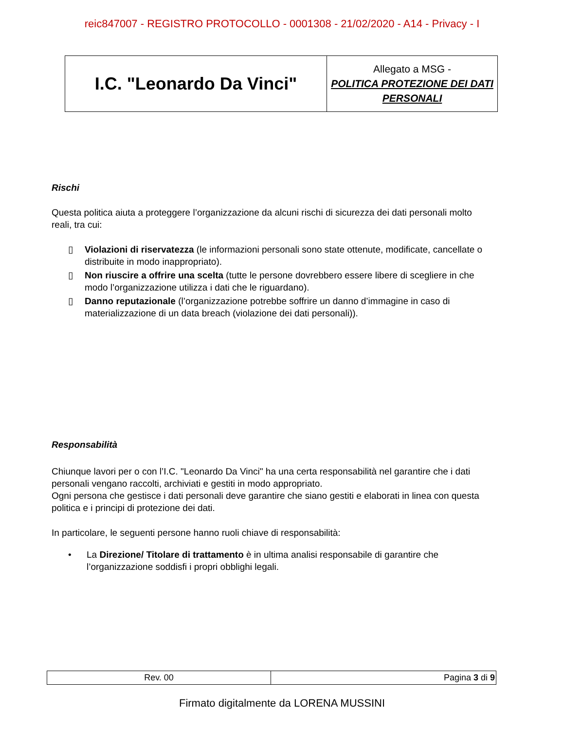reic847007 - REGISTRO PROTOCOLLO - 0001308 - 21/02/2020 - A14 - Privacy - I
| I.C. "Leonardo Da Vinci" | Allegato a MSG - POLITICA PROTEZIONE DEI DATI PERSONALI |
Rischi
Questa politica aiuta a proteggere l’organizzazione da alcuni rischi di sicurezza dei dati personali molto reali, tra cui:
▯ Violazioni di riservatezza (le informazioni personali sono state ottenute, modificate, cancellate o distribuite in modo inappropriato).
▯ Non riuscire a offrire una scelta (tutte le persone dovrebbero essere libere di scegliere in che modo l’organizzazione utilizza i dati che le riguardano).
▯ Danno reputazionale (l’organizzazione potrebbe soffrire un danno d’immagine in caso di materializzazione di un data breach (violazione dei dati personali)).
Responsabilità
Chiunque lavori per o con l’I.C. "Leonardo Da Vinci" ha una certa responsabilità nel garantire che i dati personali vengano raccolti, archiviati e gestiti in modo appropriato.
Ogni persona che gestisce i dati personali deve garantire che siano gestiti e elaborati in linea con questa politica e i principi di protezione dei dati.
In particolare, le seguenti persone hanno ruoli chiave di responsabilità:
• La Direzione/ Titolare di trattamento è in ultima analisi responsabile di garantire che l’organizzazione soddisfi i propri obblighi legali.
| Rev. 00 | Pagina 3 di 9 |
Firmato digitalmente da LORENA MUSSINI